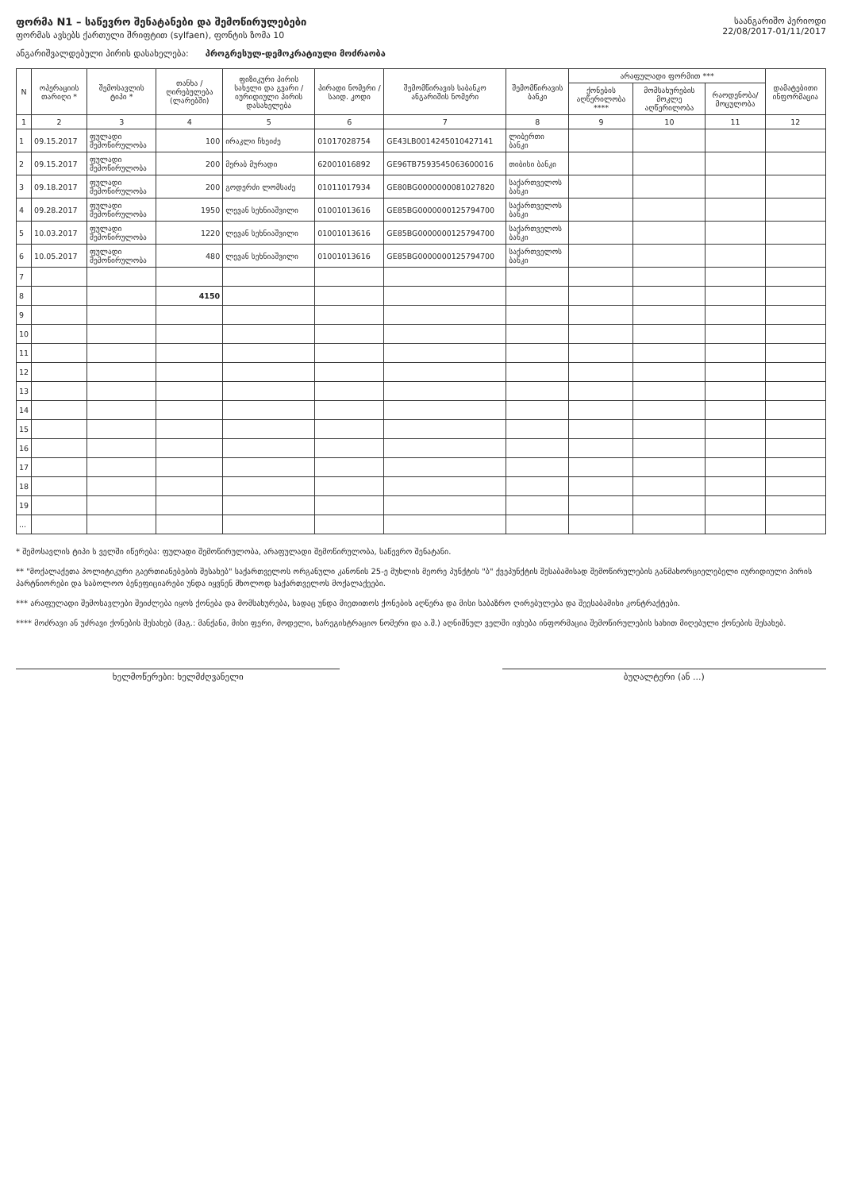ფორმა N1 – საწევრო შენატანები და შემოწირულებები
ფორმას ავსებს ქართული შრიფტით (sylfaen), ფონტის ზომა 10
საანგარიშო პერიოდი
22/08/2017-01/11/2017
ანგარიშვალდებული პირის დასახელება: პროგრესულ-დემოკრატიული მოძრაობა
| N | ოპერაციის თარიღი * | შემოსავლის ტიპი * | თანხა / ღირებულება (ლარებში) | ფიზიკური პირის სახელი და გვარი / იურიდიული პირის დასახელება | პირადი ნომერი / საიდ. კოდი | შემომწირავის საბანკო ანგარიშის ნომერი | შემომწირავის ბანკი | არაფულადი ფორმით *** | | | დამატებითი ინფორმაცია |
| --- | --- | --- | --- | --- | --- | --- | --- | --- | --- | --- | --- |
| | | | | | | | | ქონების აღწერილობა **** | მომსახურების მოკლე აღწერილობა | რაოდენობა/ მოცულობა | |
| 1 | 2 | 3 | 4 | 5 | 6 | 7 | 8 | 9 | 10 | 11 | 12 |
| 1 | 09.15.2017 | ფულადი შემოწირულობა | 100 | ირაკლი ჩხეიძე | 01017028754 | GE43LB0014245010427141 | ლიბერთი ბანკი | | | | |
| 2 | 09.15.2017 | ფულადი შემოწირულობა | 200 | მერაბ მურადი | 62001016892 | GE96TB7593545063600016 | თიბისი ბანკი | | | | |
| 3 | 09.18.2017 | ფულადი შემოწირულობა | 200 | გოდერძი ლომსაძე | 01011017934 | GE80BG0000000081027820 | საქართველოს ბანკი | | | | |
| 4 | 09.28.2017 | ფულადი შემოწირულობა | 1950 | ლევან სეხნიაშვილი | 01001013616 | GE85BG0000000125794700 | საქართველოს ბანკი | | | | |
| 5 | 10.03.2017 | ფულადი შემოწირულობა | 1220 | ლევან სეხნიაშვილი | 01001013616 | GE85BG0000000125794700 | საქართველოს ბანკი | | | | |
| 6 | 10.05.2017 | ფულადი შემოწირულობა | 480 | ლევან სეხნიაშვილი | 01001013616 | GE85BG0000000125794700 | საქართველოს ბანკი | | | | |
| 7 | | | | | | | | | | | |
| 8 | | | 4150 | | | | | | | | |
| 9 | | | | | | | | | | | |
| 10 | | | | | | | | | | | |
| 11 | | | | | | | | | | | |
| 12 | | | | | | | | | | | |
| 13 | | | | | | | | | | | |
| 14 | | | | | | | | | | | |
| 15 | | | | | | | | | | | |
| 16 | | | | | | | | | | | |
| 17 | | | | | | | | | | | |
| 18 | | | | | | | | | | | |
| 19 | | | | | | | | | | | |
| ... | | | | | | | | | | | |
* შემოსავლის ტიპი ს ველში იწერება: ფულადი შემოწირულობა, არაფულადი შემოწირულობა, საწევრო შენატანი.
** "მოქალაქეთა პოლიტიკური გაერთიანებების შესახებ" საქართველოს ორგანული კანონის 25-ე მუხლის მეორე პუნქტის "ბ" ქვეპუნქტის შესაბამისად შემოწირულების განმახორციელებელი იურიდიული პირის პარტნიორები და საბოლოო ბენეფიციარები უნდა იყვნენ მხოლოდ საქართველოს მოქალაქეები.
*** არაფულადი შემოსავლები შეიძლება იყოს ქონება და მომსახურება, სადაც უნდა მიეთითოს ქონების აღწერა და მისი საბაზრო ღირებულება და შეესაბამისი კონტრაქტები.
**** მოძრავი ან უძრავი ქონების შესახებ (მაგ.: მანქანა, მისი ფერი, მოდელი, სარეგისტრაციო ნომერი და ა.შ.) აღნიშნულ ველში ივსება ინფორმაცია შემოწირულების სახით მიღებული ქონების შესახებ.
ხელმოწერები: ხელმძღვანელი ბუღალტერი (ან ...)